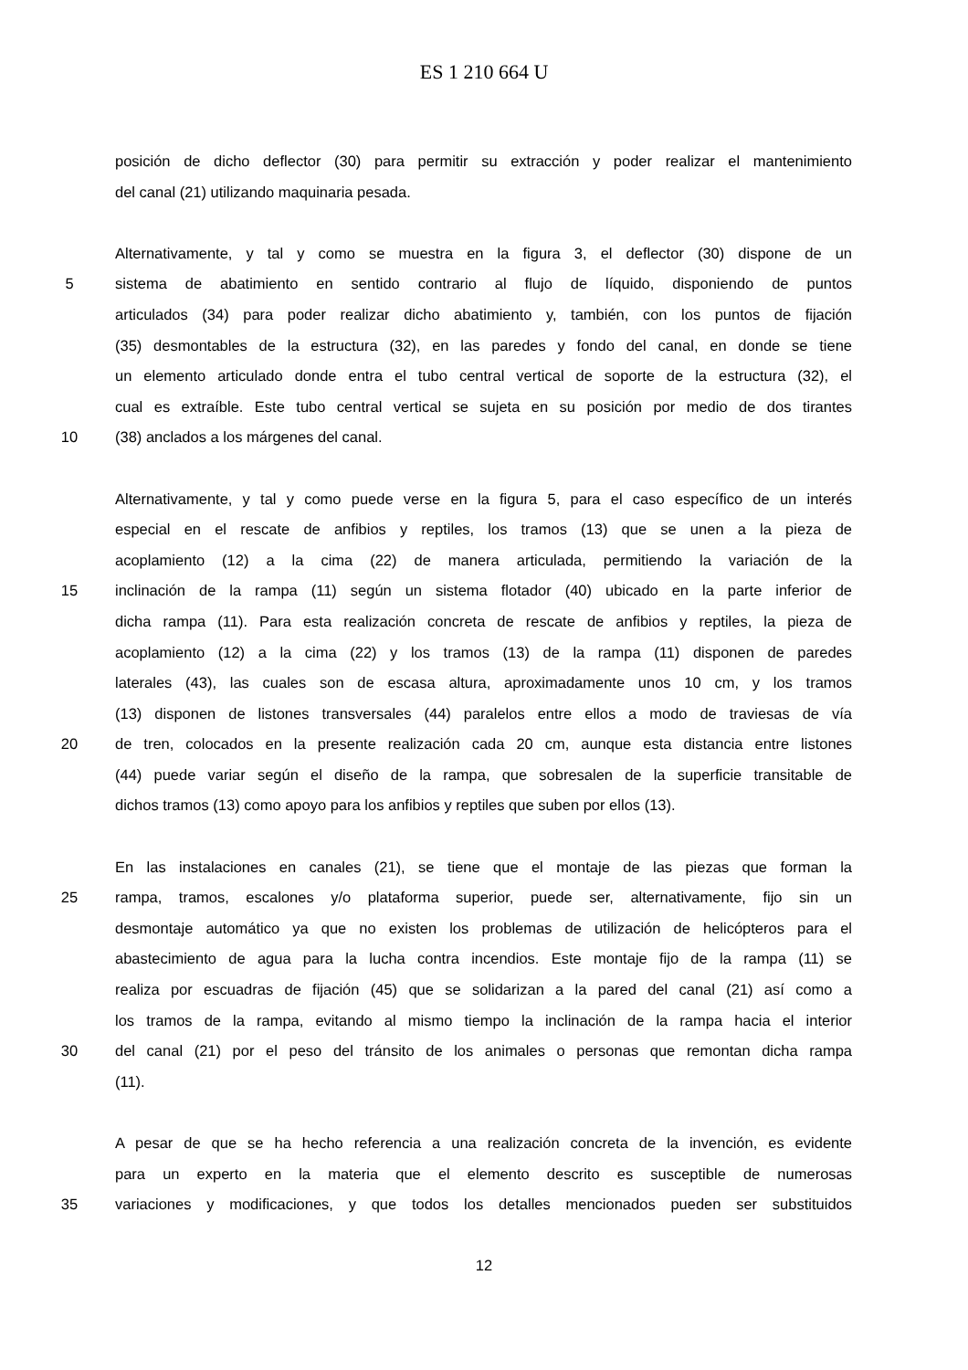ES 1 210 664 U
posición de dicho deflector (30) para permitir su extracción y poder realizar el mantenimiento
del canal (21) utilizando maquinaria pesada.
Alternativamente, y tal y como se muestra en la figura 3, el deflector (30) dispone de un
5 sistema de abatimiento en sentido contrario al flujo de líquido, disponiendo de puntos
articulados (34) para poder realizar dicho abatimiento y, también, con los puntos de fijación
(35) desmontables de la estructura (32), en las paredes y fondo del canal, en donde se tiene
un elemento articulado donde entra el tubo central vertical de soporte de la estructura (32), el
cual es extraíble. Este tubo central vertical se sujeta en su posición por medio de dos tirantes
10 (38) anclados a los márgenes del canal.
Alternativamente, y tal y como puede verse en la figura 5, para el caso específico de un interés
especial en el rescate de anfibios y reptiles, los tramos (13) que se unen a la pieza de
acoplamiento (12) a la cima (22) de manera articulada, permitiendo la variación de la
15 inclinación de la rampa (11) según un sistema flotador (40) ubicado en la parte inferior de
dicha rampa (11). Para esta realización concreta de rescate de anfibios y reptiles, la pieza de
acoplamiento (12) a la cima (22) y los tramos (13) de la rampa (11) disponen de paredes
laterales (43), las cuales son de escasa altura, aproximadamente unos 10 cm, y los tramos
(13) disponen de listones transversales (44) paralelos entre ellos a modo de traviesas de vía
20 de tren, colocados en la presente realización cada 20 cm, aunque esta distancia entre listones
(44) puede variar según el diseño de la rampa, que sobresalen de la superficie transitable de
dichos tramos (13) como apoyo para los anfibios y reptiles que suben por ellos (13).
En las instalaciones en canales (21), se tiene que el montaje de las piezas que forman la
25 rampa, tramos, escalones y/o plataforma superior, puede ser, alternativamente, fijo sin un
desmontaje automático ya que no existen los problemas de utilización de helicópteros para el
abastecimiento de agua para la lucha contra incendios. Este montaje fijo de la rampa (11) se
realiza por escuadras de fijación (45) que se solidarizan a la pared del canal (21) así como a
los tramos de la rampa, evitando al mismo tiempo la inclinación de la rampa hacia el interior
30 del canal (21) por el peso del tránsito de los animales o personas que remontan dicha rampa
(11).
A pesar de que se ha hecho referencia a una realización concreta de la invención, es evidente
para un experto en la materia que el elemento descrito es susceptible de numerosas
35 variaciones y modificaciones, y que todos los detalles mencionados pueden ser substituidos
12